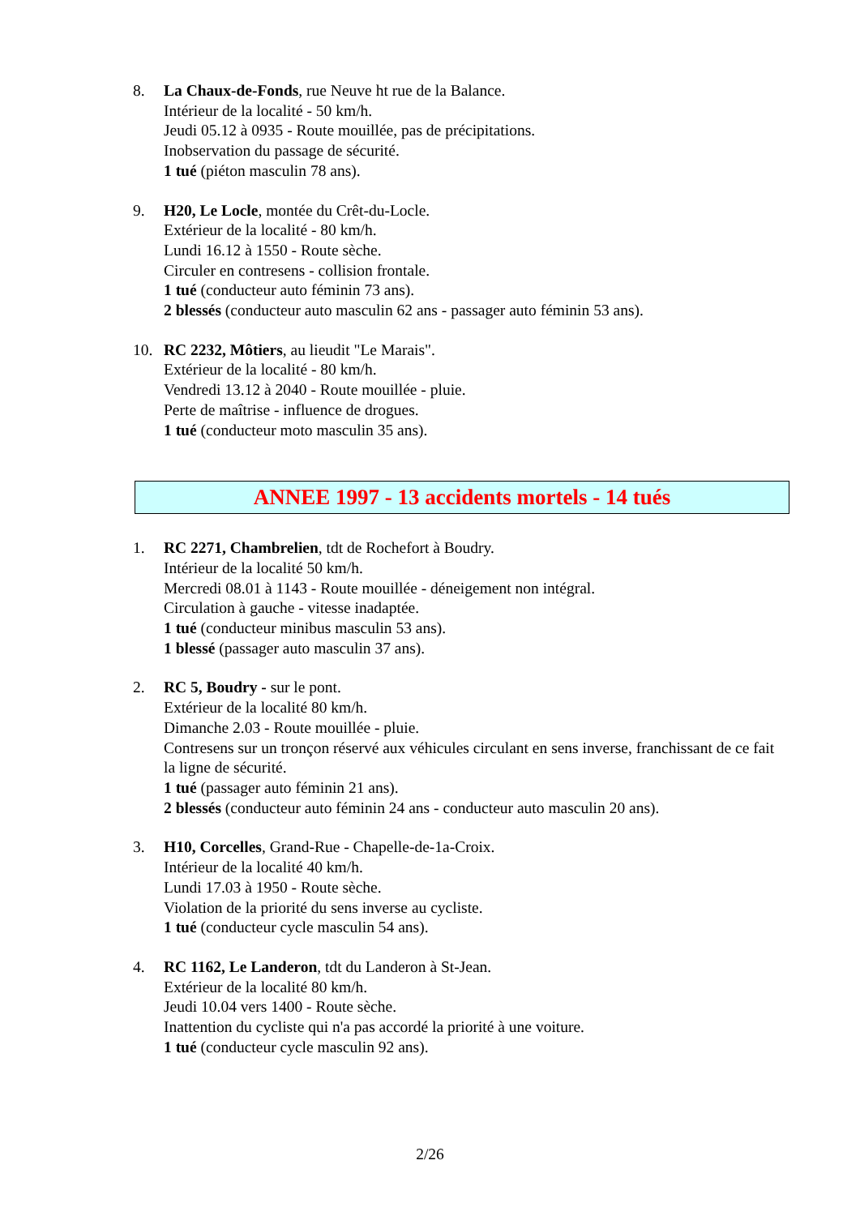8. La Chaux-de-Fonds, rue Neuve ht rue de la Balance.
Intérieur de la localité - 50 km/h.
Jeudi 05.12 à 0935 - Route mouillée, pas de précipitations.
Inobservation du passage de sécurité.
1 tué (piéton masculin 78 ans).
9. H20, Le Locle, montée du Crêt-du-Locle.
Extérieur de la localité - 80 km/h.
Lundi 16.12 à 1550 - Route sèche.
Circuler en contresens - collision frontale.
1 tué (conducteur auto féminin 73 ans).
2 blessés (conducteur auto masculin 62 ans - passager auto féminin 53 ans).
10. RC 2232, Môtiers, au lieudit "Le Marais".
Extérieur de la localité - 80 km/h.
Vendredi 13.12 à 2040 - Route mouillée - pluie.
Perte de maîtrise - influence de drogues.
1 tué (conducteur moto masculin 35 ans).
ANNEE 1997 - 13 accidents mortels - 14 tués
1. RC 2271, Chambrelien, tdt de Rochefort à Boudry.
Intérieur de la localité 50 km/h.
Mercredi 08.01 à 1143 - Route mouillée - déneigement non intégral.
Circulation à gauche - vitesse inadaptée.
1 tué (conducteur minibus masculin 53 ans).
1 blessé (passager auto masculin 37 ans).
2. RC 5, Boudry - sur le pont.
Extérieur de la localité 80 km/h.
Dimanche 2.03 - Route mouillée - pluie.
Contresens sur un tronçon réservé aux véhicules circulant en sens inverse, franchissant de ce fait la ligne de sécurité.
1 tué (passager auto féminin 21 ans).
2 blessés (conducteur auto féminin 24 ans - conducteur auto masculin 20 ans).
3. H10, Corcelles, Grand-Rue - Chapelle-de-1a-Croix.
Intérieur de la localité 40 km/h.
Lundi 17.03 à 1950 - Route sèche.
Violation de la priorité du sens inverse au cycliste.
1 tué (conducteur cycle masculin 54 ans).
4. RC 1162, Le Landeron, tdt du Landeron à St-Jean.
Extérieur de la localité 80 km/h.
Jeudi 10.04 vers 1400 - Route sèche.
Inattention du cycliste qui n'a pas accordé la priorité à une voiture.
1 tué (conducteur cycle masculin 92 ans).
2/26